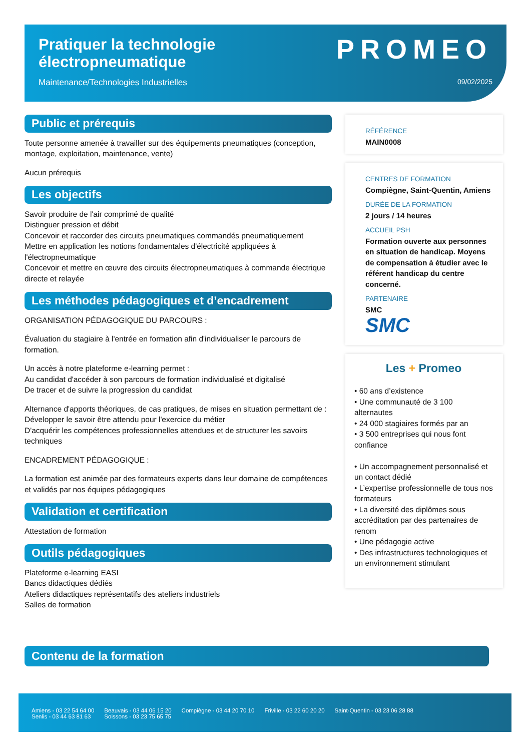Pratiquer la technologie
électropneumatique
Maintenance/Technologies Industrielles
PROMEO
09/02/2025
Public et prérequis
Toute personne amenée à travailler sur des équipements pneumatiques (conception, montage, exploitation, maintenance, vente)
Aucun prérequis
Les objectifs
Savoir produire de l'air comprimé de qualité
Distinguer pression et débit
Concevoir et raccorder des circuits pneumatiques commandés pneumatiquement
Mettre en application les notions fondamentales d'électricité appliquées à l'électropneumatique
Concevoir et mettre en œuvre des circuits électropneumatiques à commande électrique directe et relayée
Les méthodes pédagogiques et d’encadrement
ORGANISATION PÉDAGOGIQUE DU PARCOURS :
Évaluation du stagiaire à l'entrée en formation afin d'individualiser le parcours de formation.
Un accès à notre plateforme e-learning permet :
Au candidat d'accéder à son parcours de formation individualisé et digitalisé
De tracer et de suivre la progression du candidat
Alternance d'apports théoriques, de cas pratiques, de mises en situation permettant de :
Développer le savoir être attendu pour l'exercice du métier
D'acquérir les compétences professionnelles attendues et de structurer les savoirs techniques
ENCADREMENT PÉDAGOGIQUE :
La formation est animée par des formateurs experts dans leur domaine de compétences et validés par nos équipes pédagogiques
Validation et certification
Attestation de formation
Outils pédagogiques
Plateforme e-learning EASI
Bancs didactiques dédiés
Ateliers didactiques représentatifs des ateliers industriels
Salles de formation
RÉFÉRENCE
MAIN0008
CENTRES DE FORMATION
Compiègne, Saint-Quentin, Amiens
DURÉE DE LA FORMATION
2 jours / 14 heures
ACCUEIL PSH
Formation ouverte aux personnes en situation de handicap. Moyens de compensation à étudier avec le référent handicap du centre concerné.
PARTENAIRE
SMC
SMC
Les + Promeo
• 60 ans d’existence
• Une communauté de 3 100 alternautes
• 24 000 stagiaires formés par an
• 3 500 entreprises qui nous font confiance
• Un accompagnement personnalisé et un contact dédié
• L’expertise professionnelle de tous nos formateurs
• La diversité des diplômes sous accréditation par des partenaires de renom
• Une pédagogie active
• Des infrastructures technologiques et un environnement stimulant
Contenu de la formation
Amiens - 03 22 54 64 00
Senlis - 03 44 63 81 63
Beauvais - 03 44 06 15 20
Soissons - 03 23 75 65 75
Compiègne - 03 44 20 70 10 Friville - 03 22 60 20 20 Saint-Quentin - 03 23 06 28 88